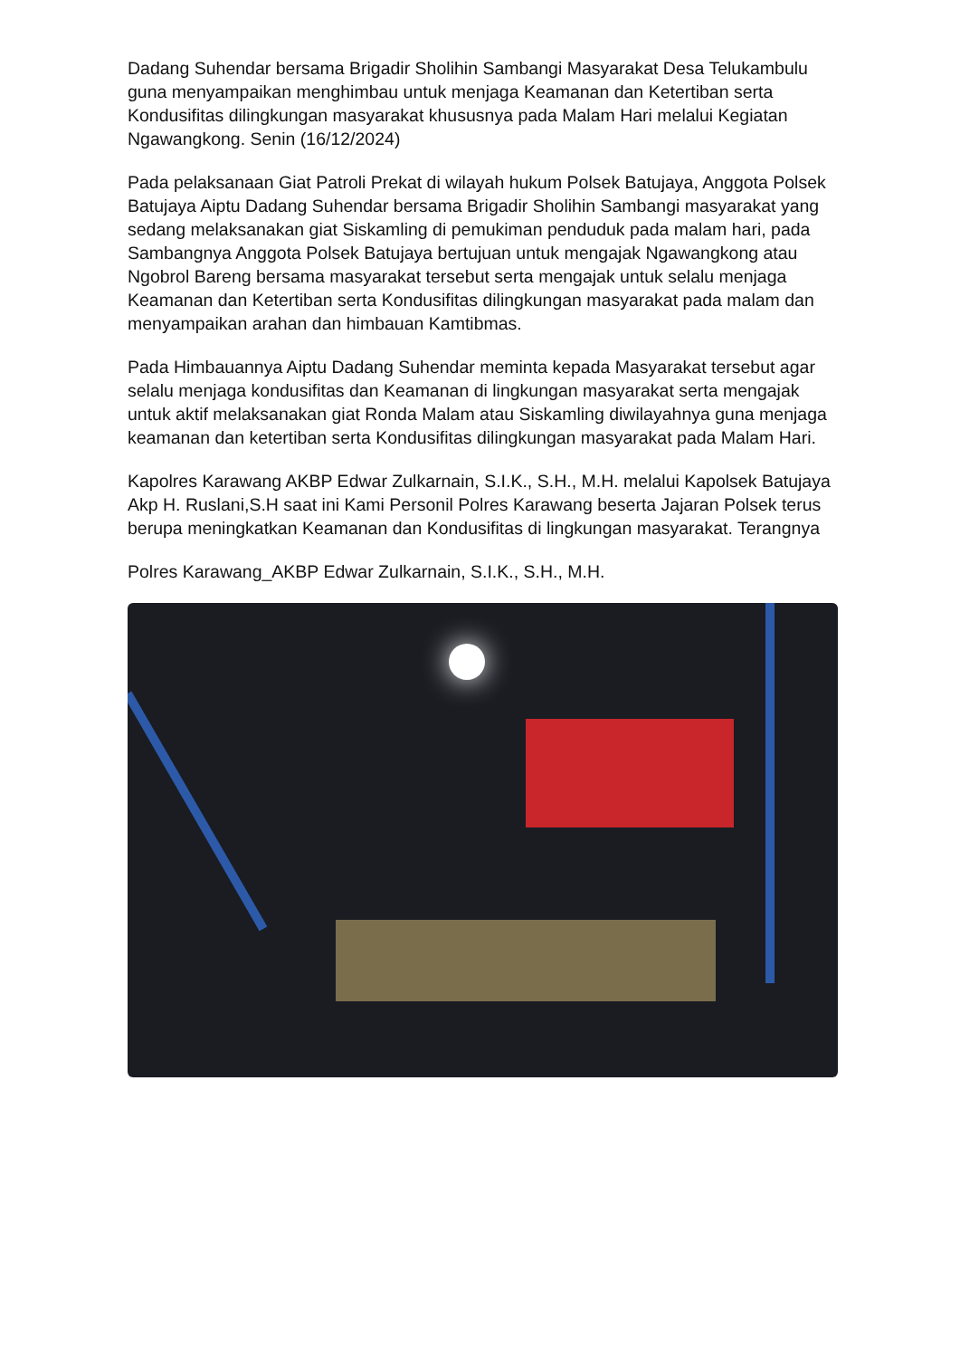Dadang Suhendar bersama Brigadir Sholihin Sambangi Masyarakat Desa Telukambulu guna menyampaikan menghimbau untuk menjaga Keamanan dan Ketertiban serta Kondusifitas dilingkungan masyarakat khususnya pada Malam Hari melalui Kegiatan Ngawangkong. Senin (16/12/2024)
Pada pelaksanaan Giat Patroli Prekat di wilayah hukum Polsek Batujaya, Anggota Polsek Batujaya Aiptu Dadang Suhendar bersama Brigadir Sholihin Sambangi masyarakat yang sedang melaksanakan giat Siskamling di pemukiman penduduk pada malam hari, pada Sambangnya Anggota Polsek Batujaya bertujuan untuk mengajak Ngawangkong atau Ngobrol Bareng bersama masyarakat tersebut serta mengajak untuk selalu menjaga Keamanan dan Ketertiban serta Kondusifitas dilingkungan masyarakat pada malam dan menyampaikan arahan dan himbauan Kamtibmas.
Pada Himbauannya Aiptu Dadang Suhendar meminta kepada Masyarakat tersebut agar selalu menjaga kondusifitas dan Keamanan di lingkungan masyarakat serta mengajak untuk aktif melaksanakan giat Ronda Malam atau Siskamling diwilayahnya guna menjaga keamanan dan ketertiban serta Kondusifitas dilingkungan masyarakat pada Malam Hari.
Kapolres Karawang AKBP Edwar Zulkarnain, S.I.K., S.H., M.H. melalui Kapolsek Batujaya Akp H. Ruslani,S.H saat ini Kami Personil Polres Karawang beserta Jajaran Polsek terus berupa meningkatkan Keamanan dan Kondusifitas di lingkungan masyarakat. Terangnya
Polres Karawang_AKBP Edwar Zulkarnain, S.I.K., S.H., M.H.